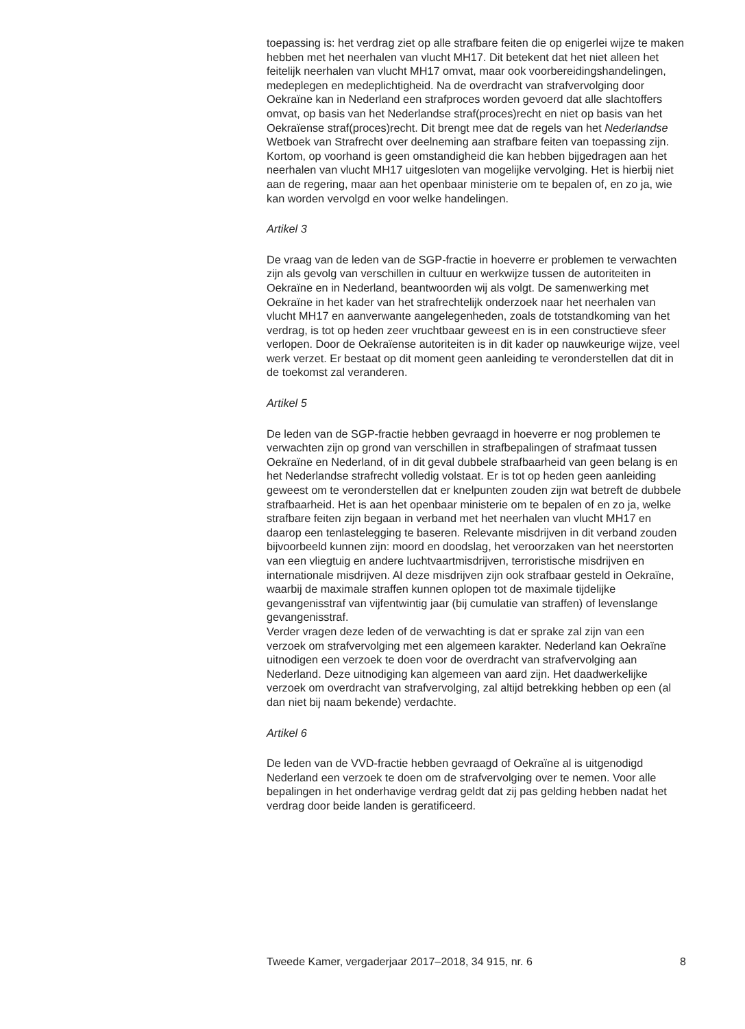toepassing is: het verdrag ziet op alle strafbare feiten die op enigerlei wijze te maken hebben met het neerhalen van vlucht MH17. Dit betekent dat het niet alleen het feitelijk neerhalen van vlucht MH17 omvat, maar ook voorbereidingshandelingen, medeplegen en medeplichtigheid. Na de overdracht van strafvervolging door Oekraïne kan in Nederland een strafproces worden gevoerd dat alle slachtoffers omvat, op basis van het Nederlandse straf(proces)recht en niet op basis van het Oekraïense straf(proces)recht. Dit brengt mee dat de regels van het Nederlandse Wetboek van Strafrecht over deelneming aan strafbare feiten van toepassing zijn.
Kortom, op voorhand is geen omstandigheid die kan hebben bijgedragen aan het neerhalen van vlucht MH17 uitgesloten van mogelijke vervolging. Het is hierbij niet aan de regering, maar aan het openbaar ministerie om te bepalen of, en zo ja, wie kan worden vervolgd en voor welke handelingen.
Artikel 3
De vraag van de leden van de SGP-fractie in hoeverre er problemen te verwachten zijn als gevolg van verschillen in cultuur en werkwijze tussen de autoriteiten in Oekraïne en in Nederland, beantwoorden wij als volgt. De samenwerking met Oekraïne in het kader van het strafrechtelijk onderzoek naar het neerhalen van vlucht MH17 en aanverwante aangelegenheden, zoals de totstandkoming van het verdrag, is tot op heden zeer vruchtbaar geweest en is in een constructieve sfeer verlopen. Door de Oekraïense autoriteiten is in dit kader op nauwkeurige wijze, veel werk verzet. Er bestaat op dit moment geen aanleiding te veronderstellen dat dit in de toekomst zal veranderen.
Artikel 5
De leden van de SGP-fractie hebben gevraagd in hoeverre er nog problemen te verwachten zijn op grond van verschillen in strafbepalingen of strafmaat tussen Oekraïne en Nederland, of in dit geval dubbele strafbaarheid van geen belang is en het Nederlandse strafrecht volledig volstaat. Er is tot op heden geen aanleiding geweest om te veronderstellen dat er knelpunten zouden zijn wat betreft de dubbele strafbaarheid. Het is aan het openbaar ministerie om te bepalen of en zo ja, welke strafbare feiten zijn begaan in verband met het neerhalen van vlucht MH17 en daarop een tenlastelegging te baseren. Relevante misdrijven in dit verband zouden bijvoorbeeld kunnen zijn: moord en doodslag, het veroorzaken van het neerstorten van een vliegtuig en andere luchtvaartmisdrijven, terroristische misdrijven en internationale misdrijven. Al deze misdrijven zijn ook strafbaar gesteld in Oekraïne, waarbij de maximale straffen kunnen oplopen tot de maximale tijdelijke gevangenisstraf van vijfentwintig jaar (bij cumulatie van straffen) of levenslange gevangenisstraf.
Verder vragen deze leden of de verwachting is dat er sprake zal zijn van een verzoek om strafvervolging met een algemeen karakter. Nederland kan Oekraïne uitnodigen een verzoek te doen voor de overdracht van strafvervolging aan Nederland. Deze uitnodiging kan algemeen van aard zijn. Het daadwerkelijke verzoek om overdracht van strafvervolging, zal altijd betrekking hebben op een (al dan niet bij naam bekende) verdachte.
Artikel 6
De leden van de VVD-fractie hebben gevraagd of Oekraïne al is uitgenodigd Nederland een verzoek te doen om de strafvervolging over te nemen. Voor alle bepalingen in het onderhavige verdrag geldt dat zij pas gelding hebben nadat het verdrag door beide landen is geratificeerd.
Tweede Kamer, vergaderjaar 2017–2018, 34 915, nr. 6 8